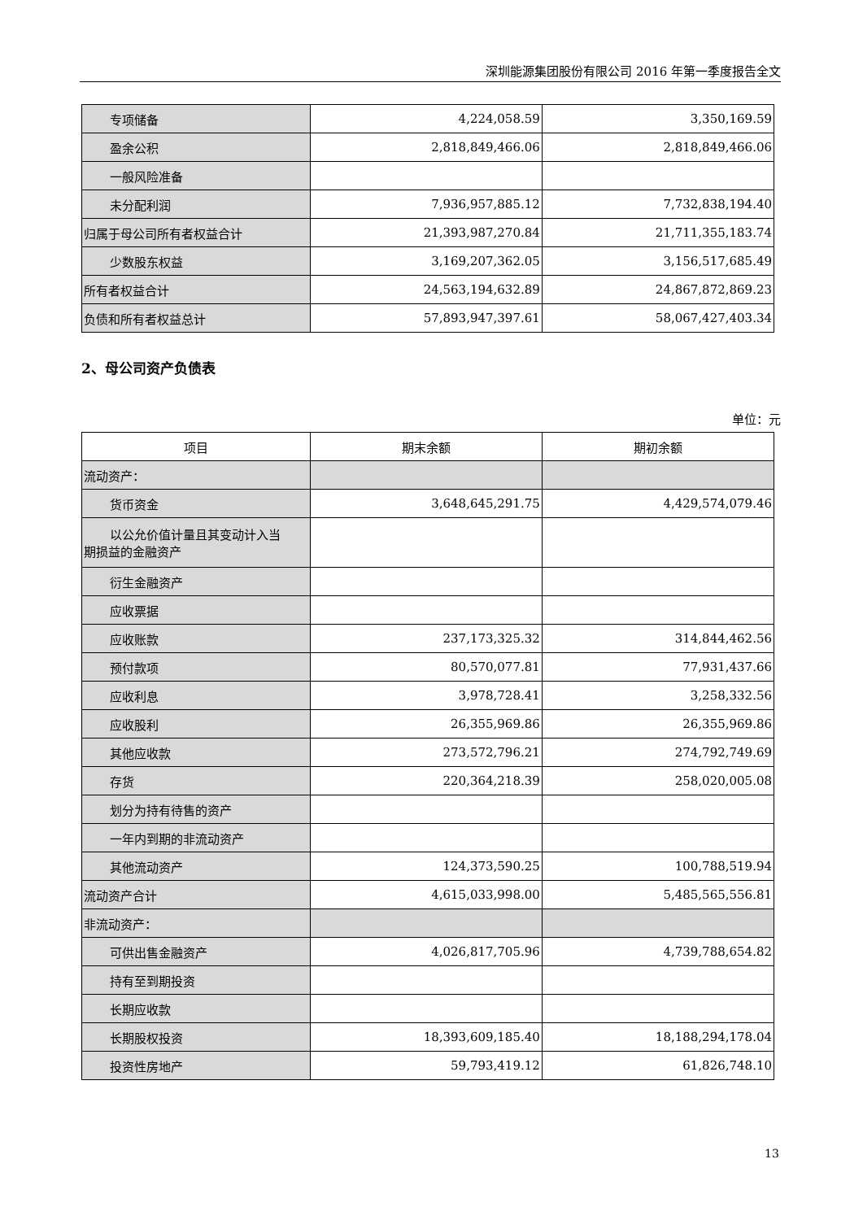深圳能源集团股份有限公司 2016 年第一季度报告全文
| 专项储备 | 4,224,058.59 | 3,350,169.59 |
| 盈余公积 | 2,818,849,466.06 | 2,818,849,466.06 |
| 一般风险准备 | | |
| 未分配利润 | 7,936,957,885.12 | 7,732,838,194.40 |
| 归属于母公司所有者权益合计 | 21,393,987,270.84 | 21,711,355,183.74 |
| 少数股东权益 | 3,169,207,362.05 | 3,156,517,685.49 |
| 所有者权益合计 | 24,563,194,632.89 | 24,867,872,869.23 |
| 负债和所有者权益总计 | 57,893,947,397.61 | 58,067,427,403.34 |
2、母公司资产负债表
单位：元
| 项目 | 期末余额 | 期初余额 |
| --- | --- | --- |
| 流动资产： | | |
| 货币资金 | 3,648,645,291.75 | 4,429,574,079.46 |
| 以公允价值计量且其变动计入当 期损益的金融资产 | | |
| 衍生金融资产 | | |
| 应收票据 | | |
| 应收账款 | 237,173,325.32 | 314,844,462.56 |
| 预付款项 | 80,570,077.81 | 77,931,437.66 |
| 应收利息 | 3,978,728.41 | 3,258,332.56 |
| 应收股利 | 26,355,969.86 | 26,355,969.86 |
| 其他应收款 | 273,572,796.21 | 274,792,749.69 |
| 存货 | 220,364,218.39 | 258,020,005.08 |
| 划分为持有待售的资产 | | |
| 一年内到期的非流动资产 | | |
| 其他流动资产 | 124,373,590.25 | 100,788,519.94 |
| 流动资产合计 | 4,615,033,998.00 | 5,485,565,556.81 |
| 非流动资产： | | |
| 可供出售金融资产 | 4,026,817,705.96 | 4,739,788,654.82 |
| 持有至到期投资 | | |
| 长期应收款 | | |
| 长期股权投资 | 18,393,609,185.40 | 18,188,294,178.04 |
| 投资性房地产 | 59,793,419.12 | 61,826,748.10 |
13